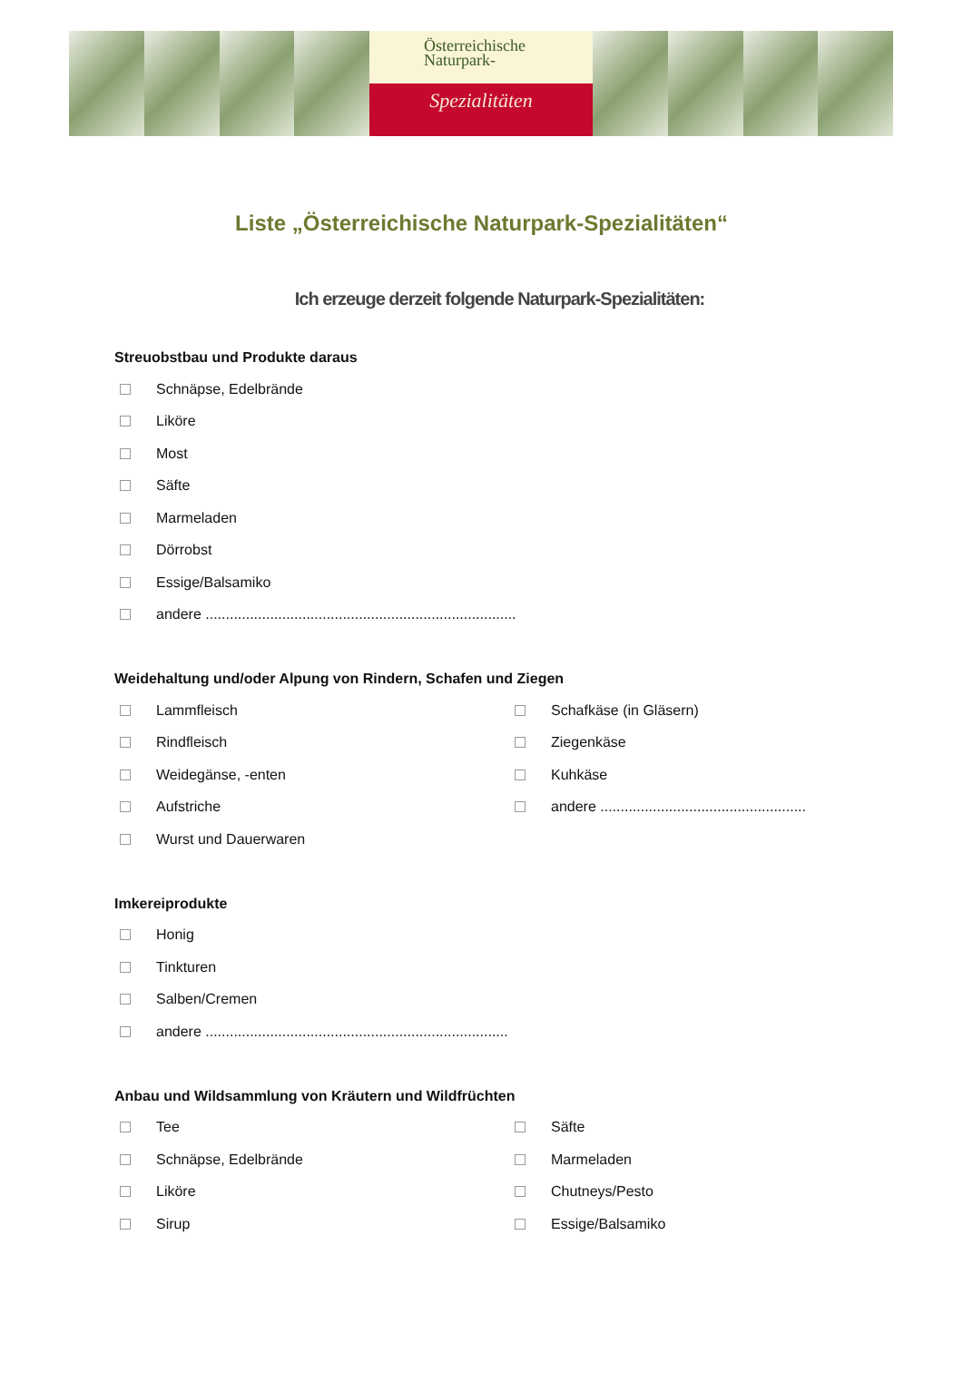Österreichische
Naturpark-
Spezialitäten
Liste „Österreichische Naturpark-Spezialitäten“
Ich erzeuge derzeit folgende Naturpark-Spezialitäten:
Streuobstbau und Produkte daraus
Schnäpse, Edelbrände
Liköre
Most
Säfte
Marmeladen
Dörrobst
Essige/Balsamiko
andere .............................................................................
Weidehaltung und/oder Alpung von Rindern, Schafen und Ziegen
Lammfleisch
Rindfleisch
Weidegänse, -enten
Aufstriche
Wurst und Dauerwaren
Schafkäse (in Gläsern)
Ziegenkäse
Kuhkäse
andere ...................................................
Imkereiprodukte
Honig
Tinkturen
Salben/Cremen
andere ...........................................................................
Anbau und Wildsammlung von Kräutern und Wildfrüchten
Tee
Schnäpse, Edelbrände
Liköre
Sirup
Säfte
Marmeladen
Chutneys/Pesto
Essige/Balsamiko